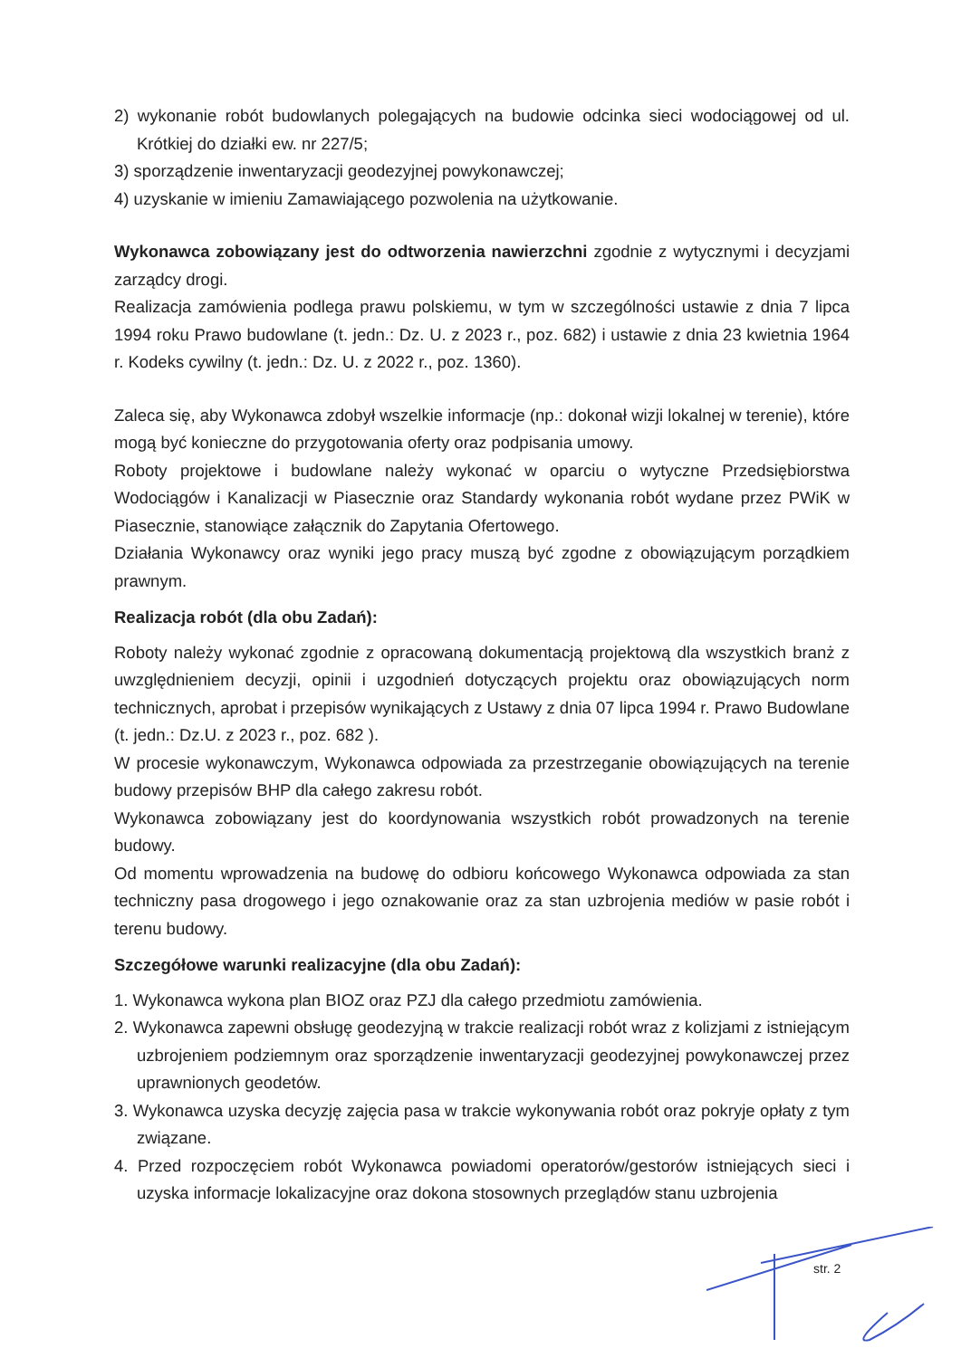2) wykonanie robót budowlanych polegających na budowie odcinka sieci wodociągowej od ul. Krótkiej do działki ew. nr 227/5;
3) sporządzenie inwentaryzacji geodezyjnej powykonawczej;
4) uzyskanie w imieniu Zamawiającego pozwolenia na użytkowanie.
Wykonawca zobowiązany jest do odtworzenia nawierzchni zgodnie z wytycznymi i decyzjami zarządcy drogi.
Realizacja zamówienia podlega prawu polskiemu, w tym w szczególności ustawie z dnia 7 lipca 1994 roku Prawo budowlane (t. jedn.: Dz. U. z 2023 r., poz. 682) i ustawie z dnia 23 kwietnia 1964 r. Kodeks cywilny (t. jedn.: Dz. U. z 2022 r., poz. 1360).
Zaleca się, aby Wykonawca zdobył wszelkie informacje (np.: dokonał wizji lokalnej w terenie), które mogą być konieczne do przygotowania oferty oraz podpisania umowy.
Roboty projektowe i budowlane należy wykonać w oparciu o wytyczne Przedsiębiorstwa Wodociągów i Kanalizacji w Piasecznie oraz Standardy wykonania robót wydane przez PWiK w Piasecznie, stanowiące załącznik do Zapytania Ofertowego.
Działania Wykonawcy oraz wyniki jego pracy muszą być zgodne z obowiązującym porządkiem prawnym.
Realizacja robót (dla obu Zadań):
Roboty należy wykonać zgodnie z opracowaną dokumentacją projektową dla wszystkich branż z uwzględnieniem decyzji, opinii i uzgodnień dotyczących projektu oraz obowiązujących norm technicznych, aprobat i przepisów wynikających z Ustawy z dnia 07 lipca 1994 r. Prawo Budowlane (t. jedn.: Dz.U. z 2023 r., poz. 682 ).
W procesie wykonawczym, Wykonawca odpowiada za przestrzeganie obowiązujących na terenie budowy przepisów BHP dla całego zakresu robót.
Wykonawca zobowiązany jest do koordynowania wszystkich robót prowadzonych na terenie budowy.
Od momentu wprowadzenia na budowę do odbioru końcowego Wykonawca odpowiada za stan techniczny pasa drogowego i jego oznakowanie oraz za stan uzbrojenia mediów w pasie robót i terenu budowy.
Szczegółowe warunki realizacyjne (dla obu Zadań):
1. Wykonawca wykona plan BIOZ oraz PZJ dla całego przedmiotu zamówienia.
2. Wykonawca zapewni obsługę geodezyjną w trakcie realizacji robót wraz z kolizjami z istniejącym uzbrojeniem podziemnym oraz sporządzenie inwentaryzacji geodezyjnej powykonawczej przez uprawnionych geodetów.
3. Wykonawca uzyska decyzję zajęcia pasa w trakcie wykonywania robót oraz pokryje opłaty z tym związane.
4. Przed rozpoczęciem robót Wykonawca powiadomi operatorów/gestorów istniejących sieci i uzyska informacje lokalizacyjne oraz dokona stosownych przeglądów stanu uzbrojenia
str. 2